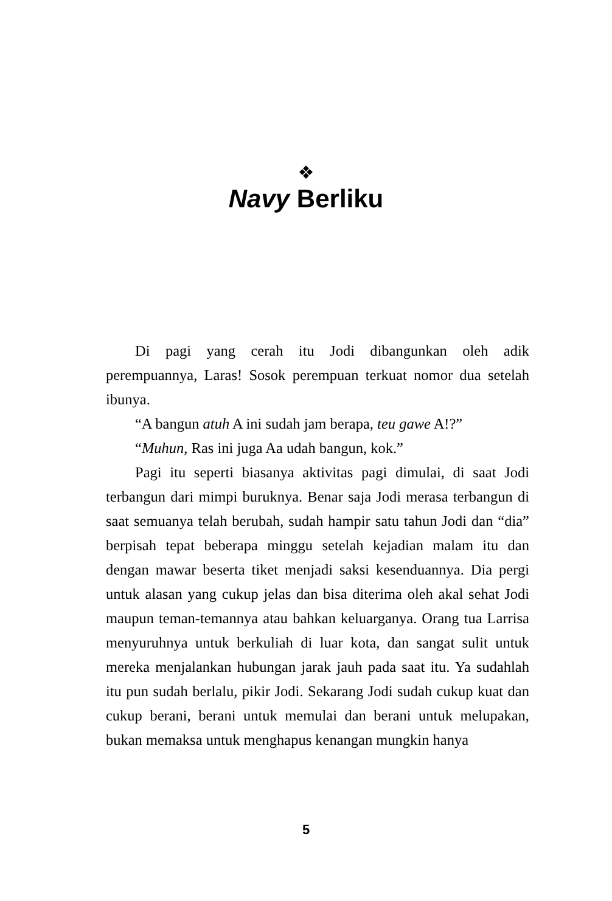❖
Navy Berliku
Di pagi yang cerah itu Jodi dibangunkan oleh adik perempuannya, Laras! Sosok perempuan terkuat nomor dua setelah ibunya.
“A bangun atuh A ini sudah jam berapa, teu gawe A!?”
“Muhun, Ras ini juga Aa udah bangun, kok.”
Pagi itu seperti biasanya aktivitas pagi dimulai, di saat Jodi terbangun dari mimpi buruknya. Benar saja Jodi merasa terbangun di saat semuanya telah berubah, sudah hampir satu tahun Jodi dan “dia” berpisah tepat beberapa minggu setelah kejadian malam itu dan dengan mawar beserta tiket menjadi saksi kesenduannya. Dia pergi untuk alasan yang cukup jelas dan bisa diterima oleh akal sehat Jodi maupun teman-temannya atau bahkan keluarganya. Orang tua Larrisa menyuruhnya untuk berkuliah di luar kota, dan sangat sulit untuk mereka menjalankan hubungan jarak jauh pada saat itu. Ya sudahlah itu pun sudah berlalu, pikir Jodi. Sekarang Jodi sudah cukup kuat dan cukup berani, berani untuk memulai dan berani untuk melupakan, bukan memaksa untuk menghapus kenangan mungkin hanya
5